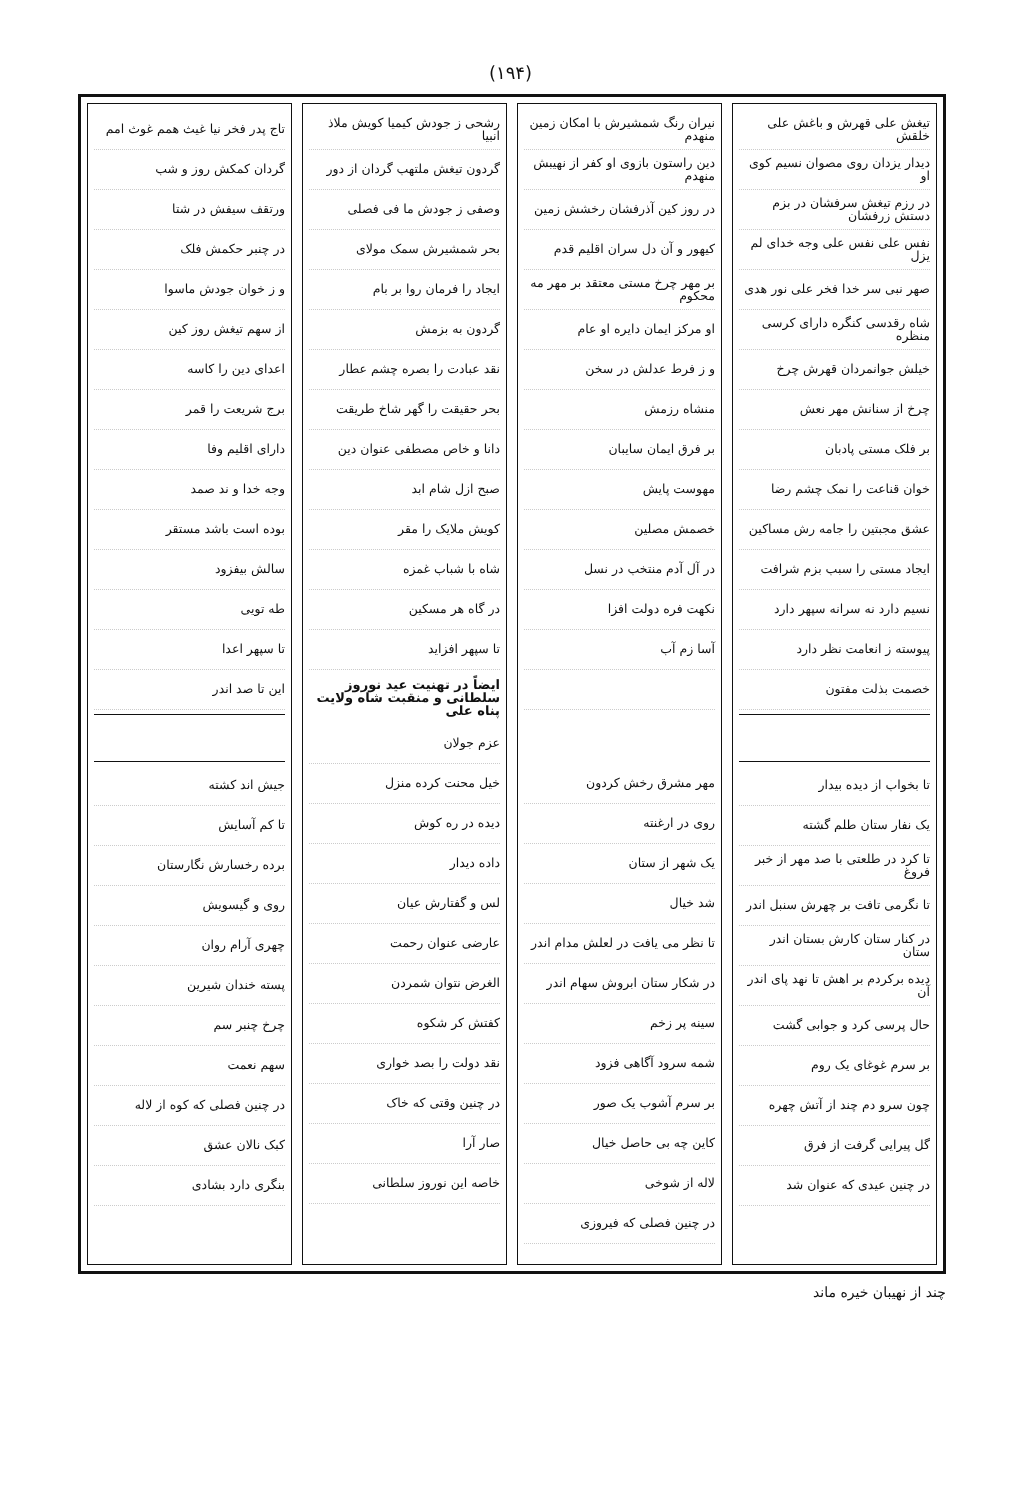(۱۹۴)
تیغش علی قهرش و باغش علی خلقش
دیدار یزدان روی مصوان نسیم کوی او
در رزم تیغش سرفشان در بزم دستش زرفشان
نفس علی نفس علی وجه خدای لم یزل
صهر نبی سر خدا فخر علی نور هدی
شاه رقدسی کنگره دارای کرسی منظره
خیلش جوانمردان قهرش چرخ
چرخ از سنانش مهر نعش
بر فلک مستی پادبان
خوان قناعت را نمک چشم رضا
عشق مجبتین را جامه رش مساکین
ایجاد مستی را سبب بزم شرافت
نسیم دارد نه سرانه سپهر دارد
پیوسته ز انعامت نظر دارد
خصمت بذلت مفتون
تا بخواب از دیده بیدار
یک نفار ستان طلم گشته
تا کرد در طلعتی با صد مهر از خبر فروغ
تا نگرمی تافت بر چهرش سنبل اندر
در کنار ستان کارش بستان اندر ستان
دیده برکردم بر اهش تا نهد پای اندر آن
حال پرسی کرد و جوابی گشت
بر سرم غوغای یک روم
چون سرو دم چند از آتش چهره
گل پیرایی گرفت از فرق
در چنین عیدی که عنوان شد
نیران رنگ شمشیرش با امکان زمین منهدم
دین راستون بازوی او کفر از نهیبش منهدم
در روز کین آذرفشان رخشش زمین
کیهور و آن دل سران اقلیم قدم
بر مهر چرخ مستی معتقد بر مهر مه محکوم
او مرکز ایمان دایره او عام
و ز فرط عدلش در سخن
منشاه رزمش
بر فرق ایمان سایبان
مهوست پایش
خصمش مصلین
در آل آدم منتخب در نسل
نکهت فره دولت افزا
آسا زم آب
مهر مشرق رخش کردون
روی در ارغنته
یک شهر از ستان
شد خیال
تا نظر می یافت در لعلش مدام اندر
در شکار ستان ابروش سهام اندر
سینه پر زخم
شمه سرود آگاهی فزود
بر سرم آشوب یک صور
کاین چه بی حاصل خیال
لاله از شوخی
در چنین فصلی که فیروزی
رشحی ز جودش کیمیا کویش ملاذ انبیا
گردون تیغش ملتهب گردان از دور
وصفی ز جودش ما فی فصلی
بحر شمشیرش سمک مولای
ایجاد را فرمان روا بر بام
گردون به بزمش
نقد عبادت را بصره چشم عطار
بحر حقیقت را گهر شاخ طریقت
دانا و خاص مصطفی عنوان دین
صبح ازل شام ابد
کویش ملایک را مقر
شاه با شباب غمزه
در گاه هر مسکین
تا سپهر افزاید
ایضاً در تهنیت عید نوروز سلطانی و منقبت شاه ولایت پناه علی
عزم جولان
خیل محنت کرده منزل
دیده در ره کوش
داده دیدار
لس و گفتارش عیان
عارضی عنوان رحمت
الغرض نتوان شمردن
کفتش کر شکوه
نقد دولت را بصد خواری
در چنین وقتی که خاک
صار آرا
خاصه این نوروز سلطانی
تاج پدر فخر نیا غیث همم غوث امم
گردان کمکش روز و شب
ورتقف سیفش در شتا
در چنبر حکمش فلک
و ز خوان جودش ماسوا
از سهم تیغش روز کین
اعدای دین را کاسه
برج شریعت را قمر
دارای اقلیم وفا
وجه خدا و ند صمد
بوده است باشد مستقر
سالش بیفزود
طه تویی
تا سپهر اعدا
این تا صد اندر
جیش اند کشته
تا کم آسایش
برده رخسارش نگارستان
روی و گیسویش
چهری آرام روان
پسته خندان شیرین
چرخ چنبر سم
سهم نعمت
در چنین فصلی که کوه از لاله
کبک نالان عشق
بنگری دارد بشادی
چند از نهیبان خیره ماند